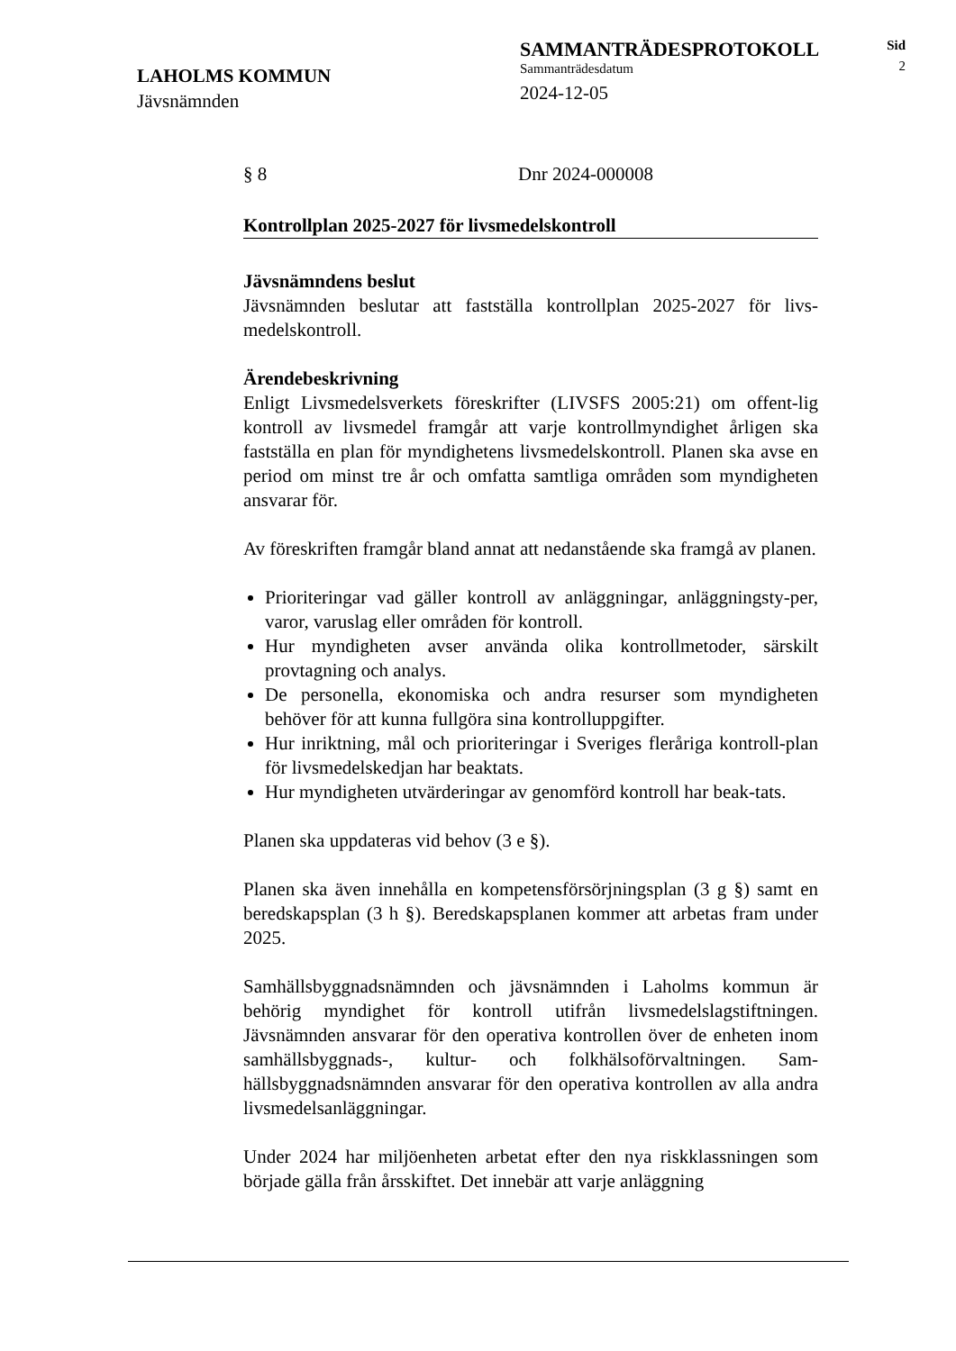LAHOLMS KOMMUN
Jävsnämnden
SAMMANTRÄDESPROTOKOLL
Sammanträdesdatum
2024-12-05
Sid
2
§ 8 Dnr 2024-000008
Kontrollplan 2025-2027 för livsmedelskontroll
Jävsnämndens beslut
Jävsnämnden beslutar att fastställa kontrollplan 2025-2027 för livs-medelskontroll.
Ärendebeskrivning
Enligt Livsmedelsverkets föreskrifter (LIVSFS 2005:21) om offent-lig kontroll av livsmedel framgår att varje kontrollmyndighet årligen ska fastställa en plan för myndighetens livsmedelskontroll. Planen ska avse en period om minst tre år och omfatta samtliga områden som myndigheten ansvarar för.
Av föreskriften framgår bland annat att nedanstående ska framgå av planen.
Prioriteringar vad gäller kontroll av anläggningar, anläggningsty-per, varor, varuslag eller områden för kontroll.
Hur myndigheten avser använda olika kontrollmetoder, särskilt provtagning och analys.
De personella, ekonomiska och andra resurser som myndigheten behöver för att kunna fullgöra sina kontrolluppgifter.
Hur inriktning, mål och prioriteringar i Sveriges fleråriga kontroll-plan för livsmedelskedjan har beaktats.
Hur myndigheten utvärderingar av genomförd kontroll har beak-tats.
Planen ska uppdateras vid behov (3 e §).
Planen ska även innehålla en kompetensförsörjningsplan (3 g §) samt en beredskapsplan (3 h §). Beredskapsplanen kommer att arbetas fram under 2025.
Samhällsbyggnadsnämnden och jävsnämnden i Laholms kommun är behörig myndighet för kontroll utifrån livsmedelslagstiftningen. Jävsnämnden ansvarar för den operativa kontrollen över de enheten inom samhällsbyggnads-, kultur- och folkhälsoförvaltningen. Sam-hällsbyggnadsnämnden ansvarar för den operativa kontrollen av alla andra livsmedelsanläggningar.
Under 2024 har miljöenheten arbetat efter den nya riskklassningen som började gälla från årsskiftet. Det innebär att varje anläggning